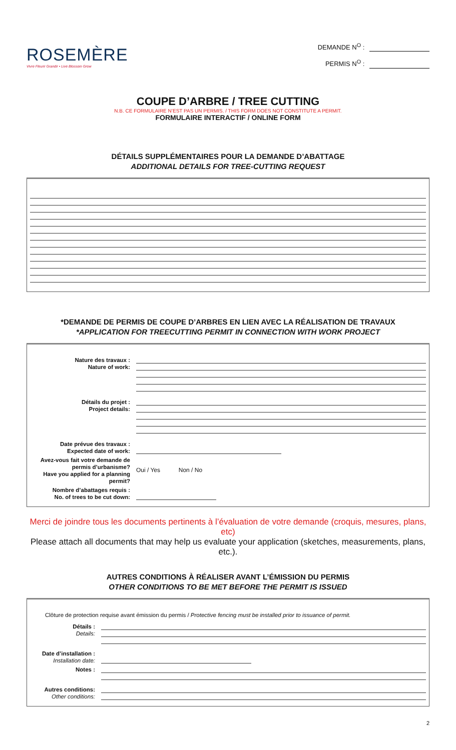ROSEMÈRE
Vivre Fleurir Grandir • Live Blossom Grow
DEMANDE N<sup>O</sup> :
PERMIS N<sup>O</sup> :
COUPE D’ARBRE / TREE CUTTING
N.B. CE FORMULAIRE N’EST PAS UN PERMIS. / THIS FORM DOES NOT CONSTITUTE A PERMIT.
FORMULAIRE INTERACTIF / ONLINE FORM
DÉTAILS SUPPLÉMENTAIRES POUR LA DEMANDE D’ABATTAGE
ADDITIONAL DETAILS FOR TREE-CUTTING REQUEST
*DEMANDE DE PERMIS DE COUPE D’ARBRES EN LIEN AVEC LA RÉALISATION DE TRAVAUX
*APPLICATION FOR TREECUTTING PERMIT IN CONNECTION WITH WORK PROJECT
Nature des travaux :
Nature of work:
Détails du projet :
Project details:
Date prévue des travaux :
Expected date of work:
Avez-vous fait votre demande de permis d’urbanisme?
Have you applied for a planning permit?
Oui / Yes Non / No
Nombre d’abattages requis :
No. of trees to be cut down:
Merci de joindre tous les documents pertinents à l’évaluation de votre demande (croquis, mesures, plans, etc)
Please attach all documents that may help us evaluate your application (sketches, measurements, plans, etc.).
AUTRES CONDITIONS À RÉALISER AVANT L’ÉMISSION DU PERMIS
OTHER CONDITIONS TO BE MET BEFORE THE PERMIT IS ISSUED
Clôture de protection requise avant émission du permis / Protective fencing must be installed prior to issuance of permit.
Détails :
Details:
Date d’installation :
Installation date:
Notes :
Autres conditions:
Other conditions:
2